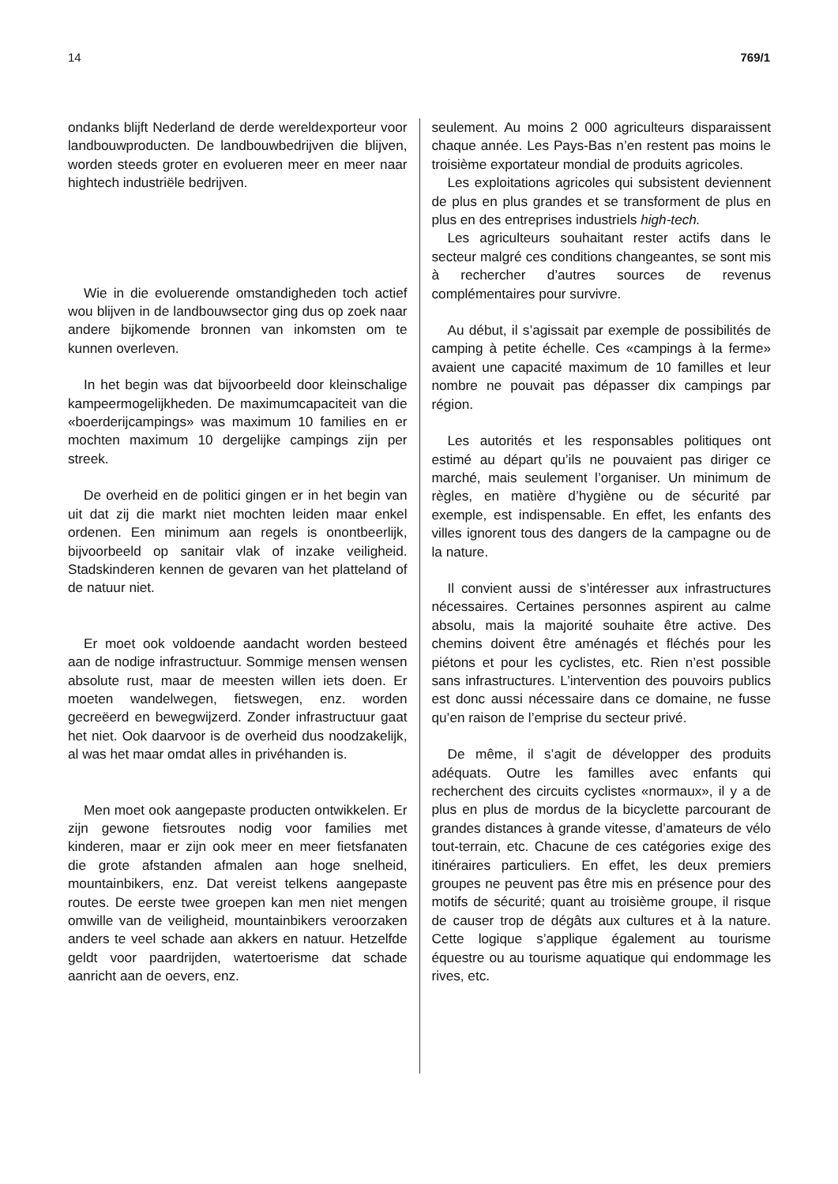14 769/1
ondanks blijft Nederland de derde wereldexporteur voor landbouwproducten. De landbouwbedrijven die blijven, worden steeds groter en evolueren meer en meer naar hightech industriële bedrijven.
Wie in die evoluerende omstandigheden toch actief wou blijven in de landbouwsector ging dus op zoek naar andere bijkomende bronnen van inkomsten om te kunnen overleven.
In het begin was dat bijvoorbeeld door kleinschalige kampeermogelijkheden. De maximumcapaciteit van die «boerderijcampings» was maximum 10 families en er mochten maximum 10 dergelijke campings zijn per streek.
De overheid en de politici gingen er in het begin van uit dat zij die markt niet mochten leiden maar enkel ordenen. Een minimum aan regels is onontbeerlijk, bijvoorbeeld op sanitair vlak of inzake veiligheid. Stadskinderen kennen de gevaren van het platteland of de natuur niet.
Er moet ook voldoende aandacht worden besteed aan de nodige infrastructuur. Sommige mensen wensen absolute rust, maar de meesten willen iets doen. Er moeten wandelwegen, fietswegen, enz. worden gecreëerd en bewegwijzerd. Zonder infrastructuur gaat het niet. Ook daarvoor is de overheid dus noodzakelijk, al was het maar omdat alles in privéhanden is.
Men moet ook aangepaste producten ontwikkelen. Er zijn gewone fietsroutes nodig voor families met kinderen, maar er zijn ook meer en meer fietsfanaten die grote afstanden afmalen aan hoge snelheid, mountainbikers, enz. Dat vereist telkens aangepaste routes. De eerste twee groepen kan men niet mengen omwille van de veiligheid, mountainbikers veroorzaken anders te veel schade aan akkers en natuur. Hetzelfde geldt voor paardrijden, watertoerisme dat schade aanricht aan de oevers, enz.
seulement. Au moins 2 000 agriculteurs disparaissent chaque année. Les Pays-Bas n’en restent pas moins le troisième exportateur mondial de produits agricoles.
Les exploitations agricoles qui subsistent deviennent de plus en plus grandes et se transforment de plus en plus en des entreprises industriels high-tech.
Les agriculteurs souhaitant rester actifs dans le secteur malgré ces conditions changeantes, se sont mis à rechercher d’autres sources de revenus complémentaires pour survivre.
Au début, il s’agissait par exemple de possibilités de camping à petite échelle. Ces «campings à la ferme» avaient une capacité maximum de 10 familles et leur nombre ne pouvait pas dépasser dix campings par région.
Les autorités et les responsables politiques ont estimé au départ qu’ils ne pouvaient pas diriger ce marché, mais seulement l’organiser. Un minimum de règles, en matière d’hygiène ou de sécurité par exemple, est indispensable. En effet, les enfants des villes ignorent tous des dangers de la campagne ou de la nature.
Il convient aussi de s’intéresser aux infrastructures nécessaires. Certaines personnes aspirent au calme absolu, mais la majorité souhaite être active. Des chemins doivent être aménagés et fléchés pour les piétons et pour les cyclistes, etc. Rien n’est possible sans infrastructures. L’intervention des pouvoirs publics est donc aussi nécessaire dans ce domaine, ne fusse qu’en raison de l’emprise du secteur privé.
De même, il s’agit de développer des produits adéquats. Outre les familles avec enfants qui recherchent des circuits cyclistes «normaux», il y a de plus en plus de mordus de la bicyclette parcourant de grandes distances à grande vitesse, d’amateurs de vélo tout-terrain, etc. Chacune de ces catégories exige des itinéraires particuliers. En effet, les deux premiers groupes ne peuvent pas être mis en présence pour des motifs de sécurité; quant au troisième groupe, il risque de causer trop de dégâts aux cultures et à la nature. Cette logique s’applique également au tourisme équestre ou au tourisme aquatique qui endommage les rives, etc.